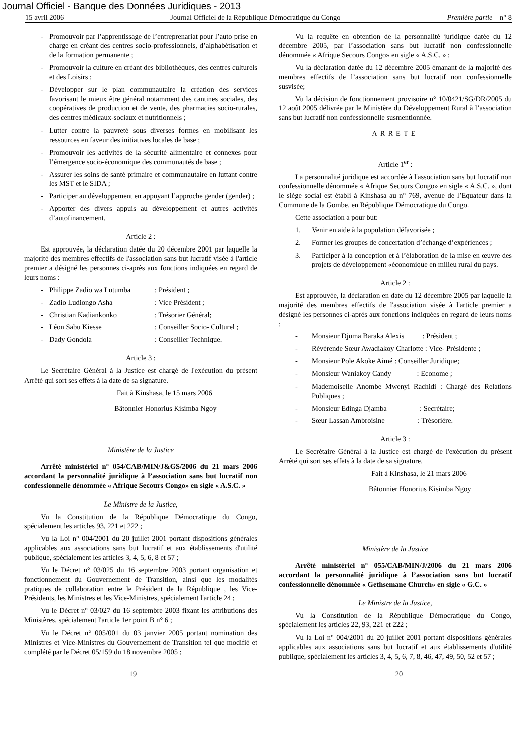Journal Officiel - Banque des Données Juridiques - 2013
15 avril 2006 Journal Officiel de la République Démocratique du Congo Première partie – n° 8
- Promouvoir par l’apprentissage de l’entreprenariat pour l’auto prise en charge en créant des centres socio-professionnels, d’alphabétisation et de la formation permanente ;
- Promouvoir la culture en créant des bibliothèques, des centres culturels et des Loisirs ;
- Développer sur le plan communautaire la création des services favorisant le mieux être général notamment des cantines sociales, des coopératives de production et de vente, des pharmacies socio-rurales, des centres médicaux-sociaux et nutritionnels ;
- Lutter contre la pauvreté sous diverses formes en mobilisant les ressources en faveur des initiatives locales de base ;
- Promouvoir les activités de la sécurité alimentaire et connexes pour l’émergence socio-économique des communautés de base ;
- Assurer les soins de santé primaire et communautaire en luttant contre les MST et le SIDA ;
- Participer au développement en appuyant l’approche gender (gender) ;
- Apporter des divers appuis au développement et autres activités d’autofinancement.
Article 2 :
Est approuvée, la déclaration datée du 20 décembre 2001 par laquelle la majorité des membres effectifs de l'association sans but lucratif visée à l'article premier a désigné les personnes ci-après aux fonctions indiquées en regard de leurs noms :
- Philippe Zadio wa Lutumba: Président ;
- Zadio Ludiongo Asha: Vice Président ;
- Christian Kadiankonko: Trésorier Général;
- Léon Sabu Kiesse: Conseiller Socio- Culturel ;
- Dady Gondola: Conseiller Technique.
Article 3 :
Le Secrétaire Général à la Justice est chargé de l'exécution du présent Arrêté qui sort ses effets à la date de sa signature.
Fait à Kinshasa, le 15 mars 2006
Bâtonnier Honorius Kisimba Ngoy
Ministère de la Justice
Arrêté ministériel n° 054/CAB/MIN/J&GS/2006 du 21 mars 2006 accordant la personnalité juridique à l’association sans but lucratif non confessionnelle dénommée « Afrique Secours Congo» en sigle « A.S.C. »
Le Ministre de la Justice,
Vu la Constitution de la République Démocratique du Congo, spécialement les articles 93, 221 et 222 ;
Vu la Loi n° 004/2001 du 20 juillet 2001 portant dispositions générales applicables aux associations sans but lucratif et aux établissements d'utilité publique, spécialement les articles 3, 4, 5, 6, 8 et 57 ;
Vu le Décret n° 03/025 du 16 septembre 2003 portant organisation et fonctionnement du Gouvernement de Transition, ainsi que les modalités pratiques de collaboration entre le Président de la République , les Vice-Présidents, les Ministres et les Vice-Ministres, spécialement l'article 24 ;
Vu le Décret n° 03/027 du 16 septembre 2003 fixant les attributions des Ministères, spécialement l'article 1er point B n° 6 ;
Vu le Décret n° 005/001 du 03 janvier 2005 portant nomination des Ministres et Vice-Ministres du Gouvernement de Transition tel que modifié et complété par le Décret 05/159 du 18 novembre 2005 ;
Vu la requête en obtention de la personnalité juridique datée du 12 décembre 2005, par l’association sans but lucratif non confessionnelle dénommée « Afrique Secours Congo» en sigle « A.S.C. » ;
Vu la déclaration datée du 12 décembre 2005 émanant de la majorité des membres effectifs de l’association sans but lucratif non confessionnelle susvisée;
Vu la décision de fonctionnement provisoire n° 10/0421/SG/DR/2005 du 12 août 2005 délivrée par le Ministère du Développement Rural à l’association sans but lucratif non confessionnelle susmentionnée.
ARRETE
Article 1<sup>er</sup> :
La personnalité juridique est accordée à l'association sans but lucratif non confessionnelle dénommée « Afrique Secours Congo» en sigle « A.S.C. », dont le siège social est établi à Kinshasa au n° 769, avenue de l’Equateur dans la Commune de la Gombe, en République Démocratique du Congo.
Cette association a pour but:
1. Venir en aide à la population défavorisée ;
2. Former les groupes de concertation d’échange d’expériences ;
3. Participer à la conception et à l’élaboration de la mise en œuvre des projets de développement «économique en milieu rural du pays.
Article 2 :
Est approuvée, la déclaration en date du 12 décembre 2005 par laquelle la majorité des membres effectifs de l'association visée à l'article premier a désigné les personnes ci-après aux fonctions indiquées en regard de leurs noms :
- Monsieur Djuma Baraka Alexis : Président ;
- Révérende Sœur Awadiakoy Charlotte : Vice- Présidente ;
- Monsieur Pole Akoke Aimé : Conseiller Juridique;
- Monsieur Waniakoy Candy : Econome ;
- Mademoiselle Anombe Mwenyi Rachidi : Chargé des Relations Publiques ;
- Monsieur Edinga Djamba : Secrétaire;
- Sœur Lassan Ambroisine : Trésorière.
Article 3 :
Le Secrétaire Général à la Justice est chargé de l'exécution du présent Arrêté qui sort ses effets à la date de sa signature.
Fait à Kinshasa, le 21 mars 2006
Bâtonnier Honorius Kisimba Ngoy
Ministère de la Justice
Arrêté ministériel n° 055/CAB/MIN/J/2006 du 21 mars 2006 accordant la personnalité juridique à l’association sans but lucratif confessionnelle dénommée « Gethsemane Church» en sigle « G.C. »
Le Ministre de la Justice,
Vu la Constitution de la République Démocratique du Congo, spécialement les articles 22, 93, 221 et 222 ;
Vu la Loi n° 004/2001 du 20 juillet 2001 portant dispositions générales applicables aux associations sans but lucratif et aux établissements d'utilité publique, spécialement les articles 3, 4, 5, 6, 7, 8, 46, 47, 49, 50, 52 et 57 ;
19 20